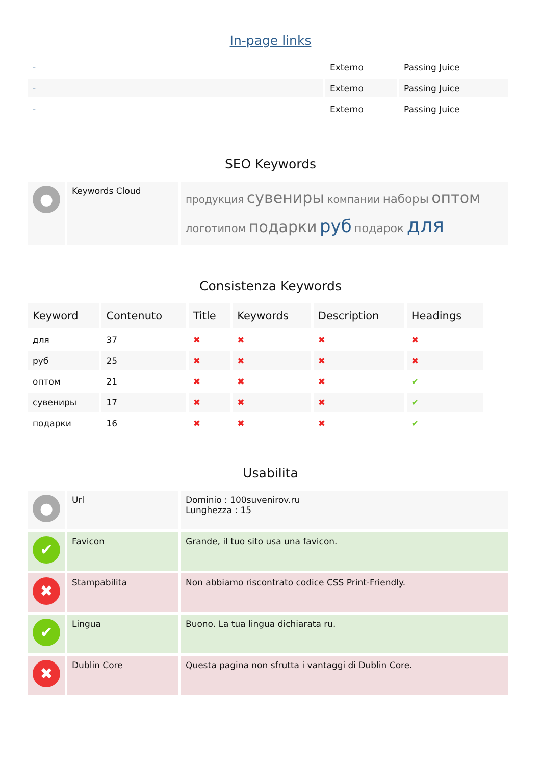In-page links
| - | Externo | Passing Juice |
| - | Externo | Passing Juice |
| - | Externo | Passing Juice |
SEO Keywords
| ● | Keywords Cloud | продукция сувениры компании наборы оптом логотипом подарки руб подарок для |
Consistenza Keywords
| Keyword | Contenuto | Title | Keywords | Description | Headings |
| --- | --- | --- | --- | --- | --- |
| для | 37 | ✖ | ✖ | ✖ | ✖ |
| руб | 25 | ✖ | ✖ | ✖ | ✖ |
| оптом | 21 | ✖ | ✖ | ✖ | ✔ |
| сувениры | 17 | ✖ | ✖ | ✖ | ✔ |
| подарки | 16 | ✖ | ✖ | ✖ | ✔ |
Usabilita
| ● | Url | Dominio : 100suvenirov.ru Lunghezza : 15 |
| ✔ | Favicon | Grande, il tuo sito usa una favicon. |
| ✖ | Stampabilita | Non abbiamo riscontrato codice CSS Print-Friendly. |
| ✔ | Lingua | Buono. La tua lingua dichiarata ru. |
| ✖ | Dublin Core | Questa pagina non sfrutta i vantaggi di Dublin Core. |